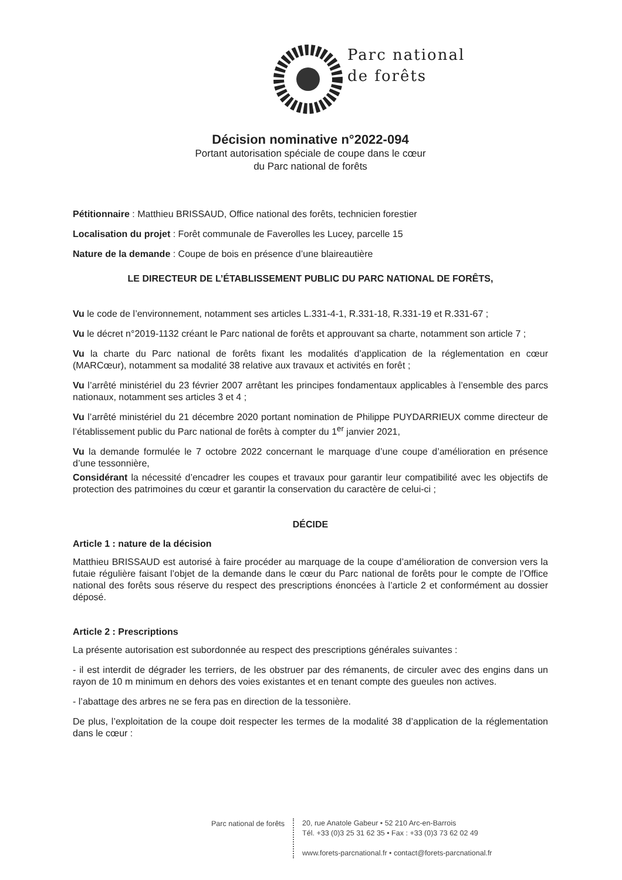Parc national
de forêts
Décision nominative n°2022-094
Portant autorisation spéciale de coupe dans le cœur
du Parc national de forêts
Pétitionnaire : Matthieu BRISSAUD, Office national des forêts, technicien forestier
Localisation du projet : Forêt communale de Faverolles les Lucey, parcelle 15
Nature de la demande : Coupe de bois en présence d’une blaireautière
LE DIRECTEUR DE L’ÉTABLISSEMENT PUBLIC DU PARC NATIONAL DE FORÊTS,
Vu le code de l’environnement, notamment ses articles L.331-4-1, R.331-18, R.331-19 et R.331-67 ;
Vu le décret n°2019-1132 créant le Parc national de forêts et approuvant sa charte, notamment son article 7 ;
Vu la charte du Parc national de forêts fixant les modalités d’application de la réglementation en cœur (MARCœur), notamment sa modalité 38 relative aux travaux et activités en forêt ;
Vu l’arrêté ministériel du 23 février 2007 arrêtant les principes fondamentaux applicables à l’ensemble des parcs nationaux, notamment ses articles 3 et 4 ;
Vu l’arrêté ministériel du 21 décembre 2020 portant nomination de Philippe PUYDARRIEUX comme directeur de l’établissement public du Parc national de forêts à compter du 1<sup>er</sup> janvier 2021,
Vu la demande formulée le 7 octobre 2022 concernant le marquage d’une coupe d’amélioration en présence d’une tessonnière,
Considérant la nécessité d’encadrer les coupes et travaux pour garantir leur compatibilité avec les objectifs de protection des patrimoines du cœur et garantir la conservation du caractère de celui-ci ;
DÉCIDE
Article 1 : nature de la décision
Matthieu BRISSAUD est autorisé à faire procéder au marquage de la coupe d’amélioration de conversion vers la futaie régulière faisant l’objet de la demande dans le cœur du Parc national de forêts pour le compte de l’Office national des forêts sous réserve du respect des prescriptions énoncées à l’article 2 et conformément au dossier déposé.
Article 2 : Prescriptions
La présente autorisation est subordonnée au respect des prescriptions générales suivantes :
- il est interdit de dégrader les terriers, de les obstruer par des rémanents, de circuler avec des engins dans un rayon de 10 m minimum en dehors des voies existantes et en tenant compte des gueules non actives.
- l’abattage des arbres ne se fera pas en direction de la tessonière.
De plus, l’exploitation de la coupe doit respecter les termes de la modalité 38 d’application de la réglementation dans le cœur :
Parc national de forêts
20, rue Anatole Gabeur • 52 210 Arc-en-Barrois
Tél. +33 (0)3 25 31 62 35 • Fax : +33 (0)3 73 62 02 49
www.forets-parcnational.fr • contact@forets-parcnational.fr